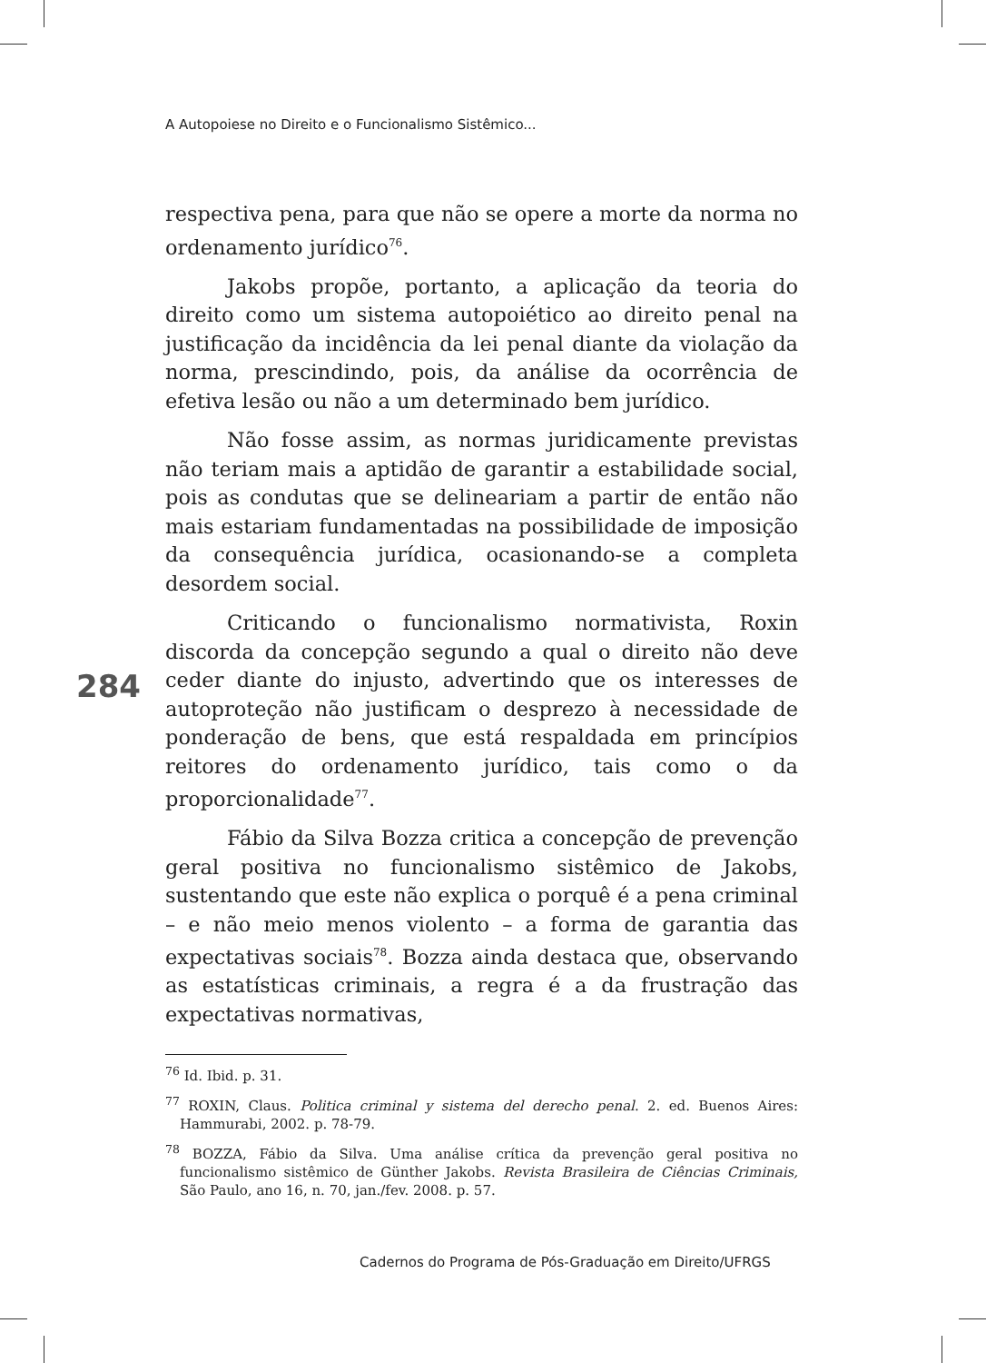A Autopoiese no Direito e o Funcionalismo Sistêmico...
respectiva pena, para que não se opere a morte da norma no ordenamento jurídico<sup>76</sup>.
Jakobs propõe, portanto, a aplicação da teoria do direito como um sistema autopoiético ao direito penal na justificação da incidência da lei penal diante da violação da norma, prescindindo, pois, da análise da ocorrência de efetiva lesão ou não a um determinado bem jurídico.
Não fosse assim, as normas juridicamente previstas não teriam mais a aptidão de garantir a estabilidade social, pois as condutas que se delineariam a partir de então não mais estariam fundamentadas na possibilidade de imposição da consequência jurídica, ocasionando-se a completa desordem social.
Criticando o funcionalismo normativista, Roxin discorda da concepção segundo a qual o direito não deve ceder diante do injusto, advertindo que os interesses de autoproteção não justificam o desprezo à necessidade de ponderação de bens, que está respaldada em princípios reitores do ordenamento jurídico, tais como o da proporcionalidade<sup>77</sup>.
Fábio da Silva Bozza critica a concepção de prevenção geral positiva no funcionalismo sistêmico de Jakobs, sustentando que este não explica o porquê é a pena criminal – e não meio menos violento – a forma de garantia das expectativas sociais<sup>78</sup>. Bozza ainda destaca que, observando as estatísticas criminais, a regra é a da frustração das expectativas normativas,
284
<sup>76</sup> Id. Ibid. p. 31.
<sup>77</sup> ROXIN, Claus. Politica criminal y sistema del derecho penal. 2. ed. Buenos Aires: Hammurabi, 2002. p. 78-79.
<sup>78</sup> BOZZA, Fábio da Silva. Uma análise crítica da prevenção geral positiva no funcionalismo sistêmico de Günther Jakobs. Revista Brasileira de Ciências Criminais, São Paulo, ano 16, n. 70, jan./fev. 2008. p. 57.
Cadernos do Programa de Pós-Graduação em Direito/UFRGS